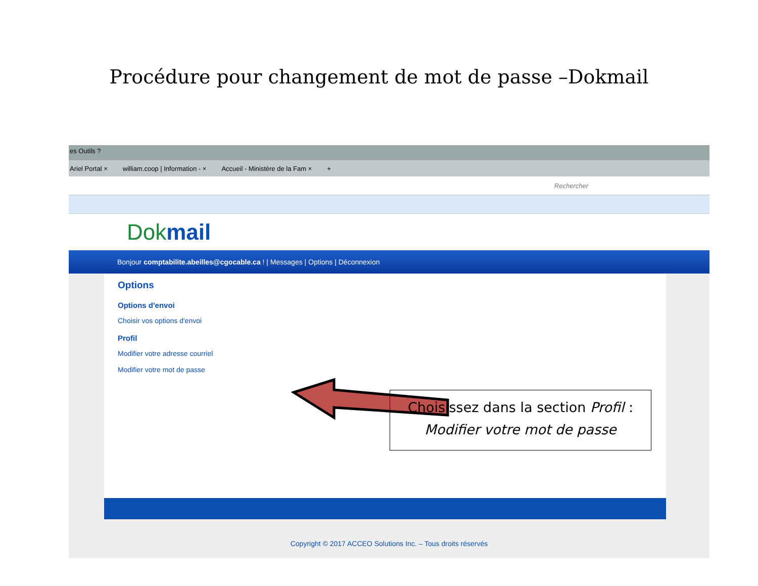Procédure pour changement de mot de passe –Dokmail
es Outils ?
Ariel Portal × william.coop | Information - × Accueil - Ministère de la Fam × +
Rechercher
Dokmail
Bonjour comptabilite.abeilles@cgocable.ca ! | Messages | Options | Déconnexion
Options
Options d'envoi
Choisir vos options d'envoi
Profil
Modifier votre adresse courriel
Modifier votre mot de passe
Choisissez dans la section Profil :
Modifier votre mot de passe
Copyright © 2017 ACCEO Solutions Inc. – Tous droits réservés